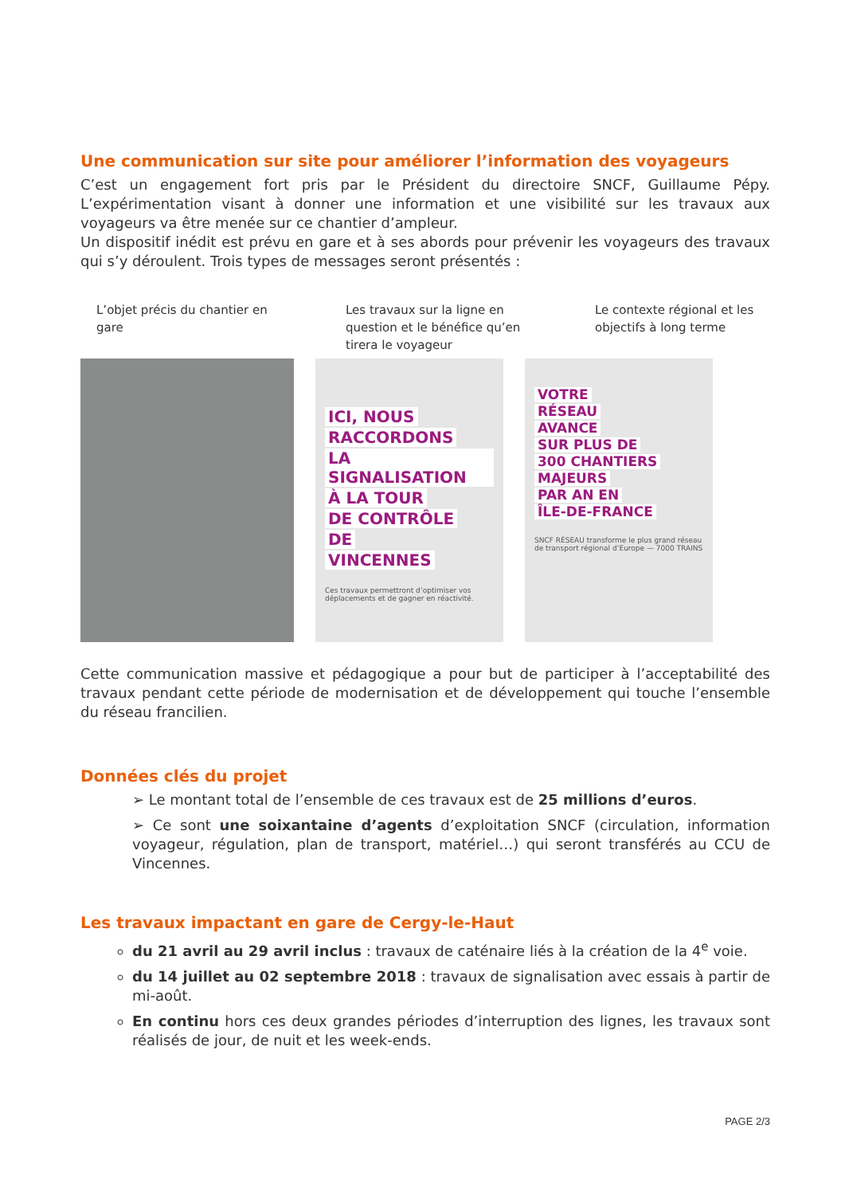Une communication sur site pour améliorer l’information des voyageurs
C’est un engagement fort pris par le Président du directoire SNCF, Guillaume Pépy. L’expérimentation visant à donner une information et une visibilité sur les travaux aux voyageurs va être menée sur ce chantier d’ampleur.
Un dispositif inédit est prévu en gare et à ses abords pour prévenir les voyageurs des travaux qui s’y déroulent. Trois types de messages seront présentés :
L’objet précis du chantier en gare
Les travaux sur la ligne en question et le bénéfice qu’en tirera le voyageur
Le contexte régional et les objectifs à long terme
ICI, NOUS
RACCORDONS
LA SIGNALISATION
À LA TOUR
DE CONTRÔLE
DE
VINCENNES
Ces travaux permettront d’optimiser vos déplacements et de gagner en réactivité.
VOTRE
RÉSEAU
AVANCE
SUR PLUS DE
300 CHANTIERS
MAJEURS
PAR AN EN
ÎLE-DE-FRANCE
SNCF RÉSEAU transforme le plus grand réseau de transport régional d’Europe — 7000 TRAINS
Cette communication massive et pédagogique a pour but de participer à l’acceptabilité des travaux pendant cette période de modernisation et de développement qui touche l’ensemble du réseau francilien.
Données clés du projet
➢ Le montant total de l’ensemble de ces travaux est de 25 millions d’euros.
➢ Ce sont une soixantaine d’agents d’exploitation SNCF (circulation, information voyageur, régulation, plan de transport, matériel…) qui seront transférés au CCU de Vincennes.
Les travaux impactant en gare de Cergy-le-Haut
du 21 avril au 29 avril inclus : travaux de caténaire liés à la création de la 4<sup>e</sup> voie.
du 14 juillet au 02 septembre 2018 : travaux de signalisation avec essais à partir de mi-août.
En continu hors ces deux grandes périodes d’interruption des lignes, les travaux sont réalisés de jour, de nuit et les week-ends.
PAGE 2/3